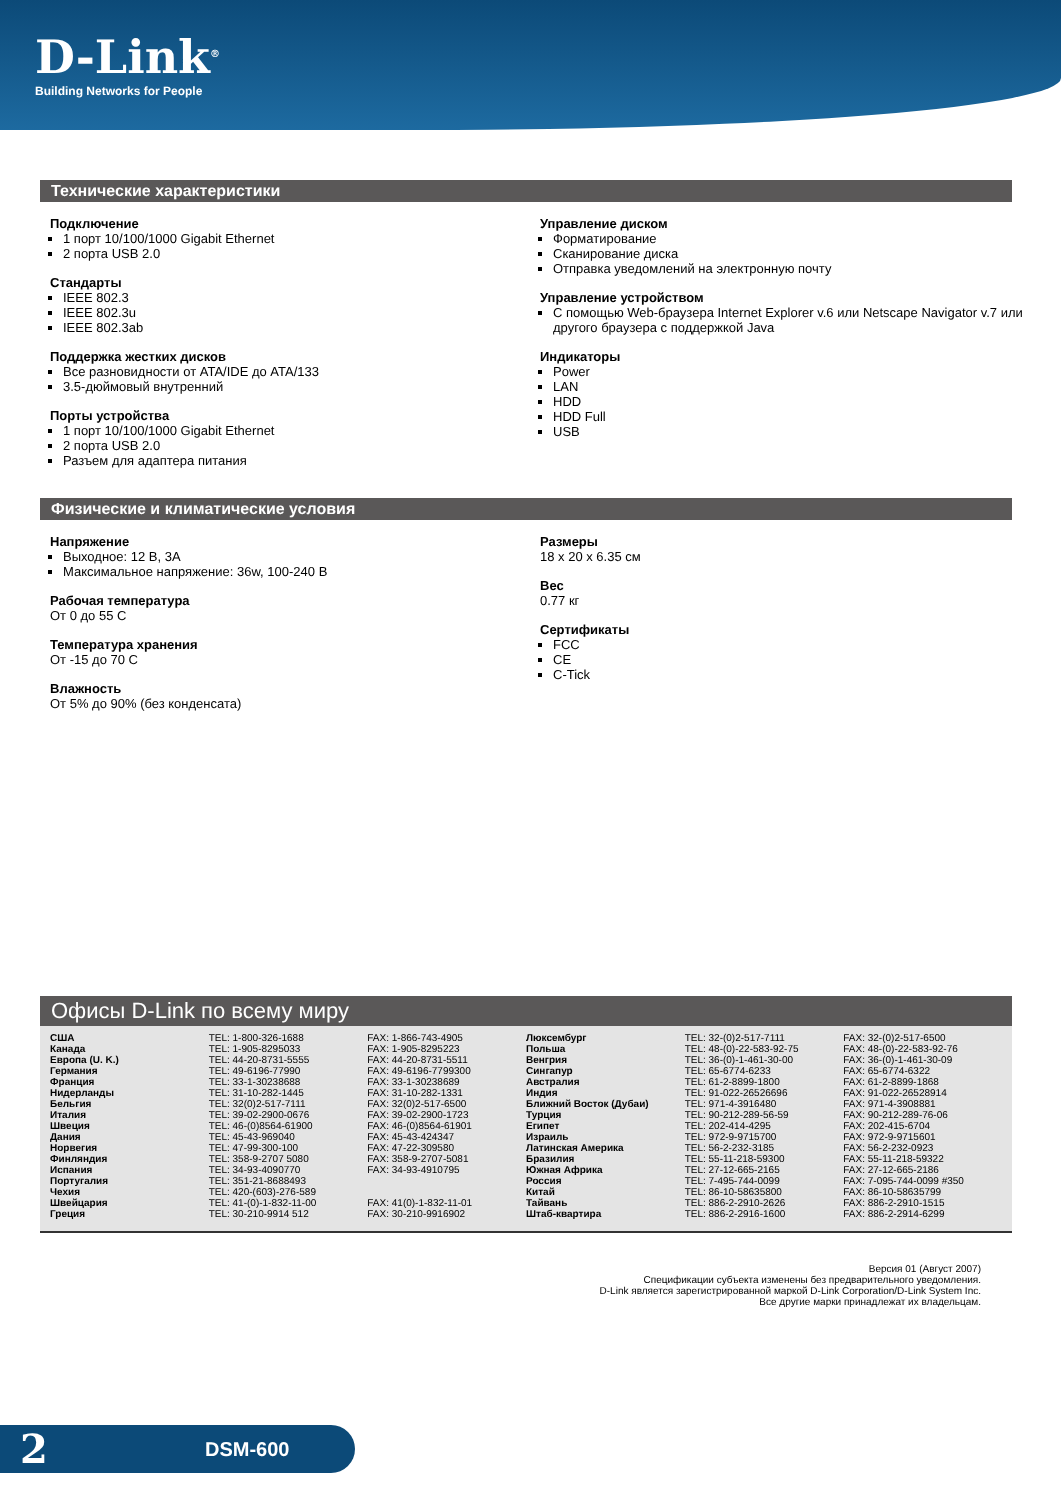D-Link<sup>®</sup>
Building Networks for People
Технические характеристики
Подключение
1 порт 10/100/1000 Gigabit Ethernet
2 порта USB 2.0
Стандарты
IEEE 802.3
IEEE 802.3u
IEEE 802.3ab
Поддержка жестких дисков
Все разновидности от ATA/IDE до ATA/133
3.5-дюймовый внутренний
Порты устройства
1 порт 10/100/1000 Gigabit Ethernet
2 порта USB 2.0
Разъем для адаптера питания
Управление диском
Форматирование
Сканирование диска
Отправка уведомлений на электронную почту
Управление устройством
С помощью Web-браузера Internet Explorer v.6 или Netscape Navigator v.7 или другого браузера с поддержкой Java
Индикаторы
Power
LAN
HDD
HDD Full
USB
Физические и климатические условия
Напряжение
Выходное: 12 В, 3А
Максимальное напряжение: 36w, 100-240 В
Рабочая температура
От 0 до 55 С
Температура хранения
От -15 до 70 С
Влажность
От 5% до 90% (без конденсата)
Размеры
18 x 20 x 6.35 см
Вес
0.77 кг
Сертификаты
FCC
CE
C-Tick
Офисы D-Link по всему миру
| США | TEL: 1-800-326-1688 | FAX: 1-866-743-4905 | Люксембург | TEL: 32-(0)2-517-7111 | FAX: 32-(0)2-517-6500 |
| Канада | TEL: 1-905-8295033 | FAX: 1-905-8295223 | Польша | TEL: 48-(0)-22-583-92-75 | FAX: 48-(0)-22-583-92-76 |
| Европа (U. K.) | TEL: 44-20-8731-5555 | FAX: 44-20-8731-5511 | Венгрия | TEL: 36-(0)-1-461-30-00 | FAX: 36-(0)-1-461-30-09 |
| Германия | TEL: 49-6196-77990 | FAX: 49-6196-7799300 | Сингапур | TEL: 65-6774-6233 | FAX: 65-6774-6322 |
| Франция | TEL: 33-1-30238688 | FAX: 33-1-30238689 | Австралия | TEL: 61-2-8899-1800 | FAX: 61-2-8899-1868 |
| Нидерланды | TEL: 31-10-282-1445 | FAX: 31-10-282-1331 | Индия | TEL: 91-022-26526696 | FAX: 91-022-26528914 |
| Бельгия | TEL: 32(0)2-517-7111 | FAX: 32(0)2-517-6500 | Ближний Восток (Дубаи) | TEL: 971-4-3916480 | FAX: 971-4-3908881 |
| Италия | TEL: 39-02-2900-0676 | FAX: 39-02-2900-1723 | Турция | TEL: 90-212-289-56-59 | FAX: 90-212-289-76-06 |
| Швеция | TEL: 46-(0)8564-61900 | FAX: 46-(0)8564-61901 | Египет | TEL: 202-414-4295 | FAX: 202-415-6704 |
| Дания | TEL: 45-43-969040 | FAX: 45-43-424347 | Израиль | TEL: 972-9-9715700 | FAX: 972-9-9715601 |
| Норвегия | TEL: 47-99-300-100 | FAX: 47-22-309580 | Латинская Америка | TEL: 56-2-232-3185 | FAX: 56-2-232-0923 |
| Финляндия | TEL: 358-9-2707 5080 | FAX: 358-9-2707-5081 | Бразилия | TEL: 55-11-218-59300 | FAX: 55-11-218-59322 |
| Испания | TEL: 34-93-4090770 | FAX: 34-93-4910795 | Южная Африка | TEL: 27-12-665-2165 | FAX: 27-12-665-2186 |
| Португалия | TEL: 351-21-8688493 | | Россия | TEL: 7-495-744-0099 | FAX: 7-095-744-0099 #350 |
| Чехия | TEL: 420-(603)-276-589 | | Китай | TEL: 86-10-58635800 | FAX: 86-10-58635799 |
| Швейцария | TEL: 41-(0)-1-832-11-00 | FAX: 41(0)-1-832-11-01 | Тайвань | TEL: 886-2-2910-2626 | FAX: 886-2-2910-1515 |
| Греция | TEL: 30-210-9914 512 | FAX: 30-210-9916902 | Штаб-квартира | TEL: 886-2-2916-1600 | FAX: 886-2-2914-6299 |
Версия 01 (Август 2007)
Спецификации субъекта изменены без предварительного уведомления.
D-Link является зарегистрированной маркой D-Link Corporation/D-Link System Inc.
Все другие марки принадлежат их владельцам.
2 DSM-600